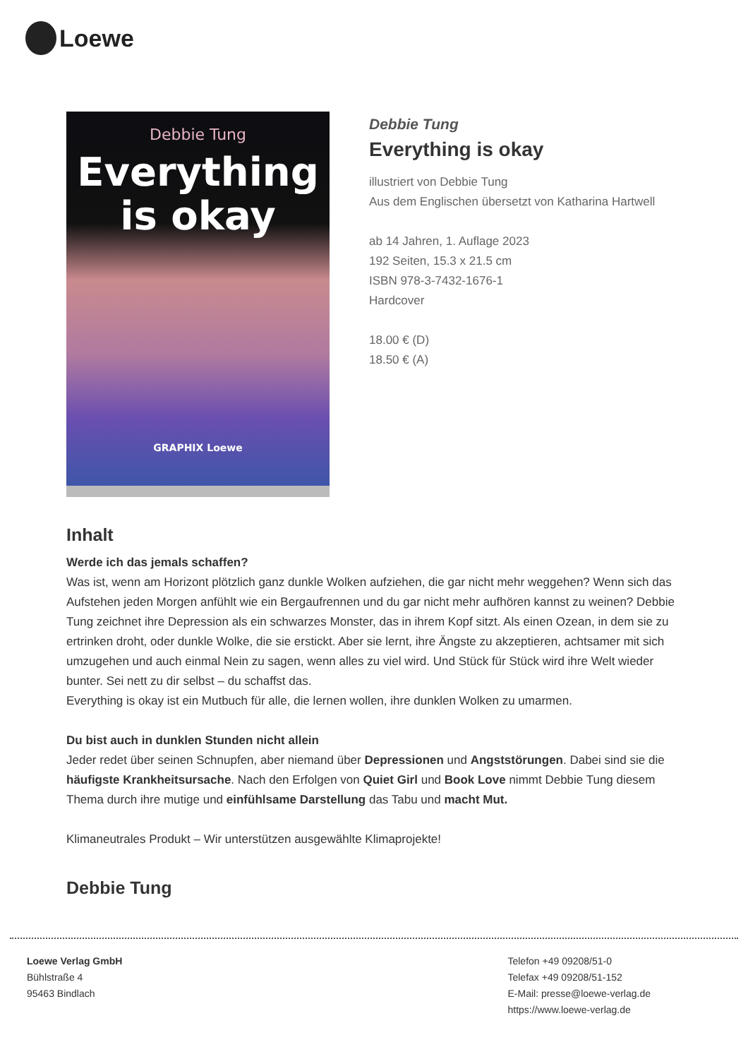Loewe
Debbie Tung
Everything
is okay
GRAPHIX Loewe
Debbie Tung
Everything is okay
illustriert von Debbie Tung
Aus dem Englischen übersetzt von Katharina Hartwell
ab 14 Jahren, 1. Auflage 2023
192 Seiten, 15.3 x 21.5 cm
ISBN 978-3-7432-1676-1
Hardcover
18.00 € (D)
18.50 € (A)
Inhalt
Werde ich das jemals schaffen?
Was ist, wenn am Horizont plötzlich ganz dunkle Wolken aufziehen, die gar nicht mehr weggehen? Wenn sich das Aufstehen jeden Morgen anfühlt wie ein Bergaufrennen und du gar nicht mehr aufhören kannst zu weinen? Debbie Tung zeichnet ihre Depression als ein schwarzes Monster, das in ihrem Kopf sitzt. Als einen Ozean, in dem sie zu ertrinken droht, oder dunkle Wolke, die sie erstickt. Aber sie lernt, ihre Ängste zu akzeptieren, achtsamer mit sich umzugehen und auch einmal Nein zu sagen, wenn alles zu viel wird. Und Stück für Stück wird ihre Welt wieder bunter. Sei nett zu dir selbst – du schaffst das.
Everything is okay ist ein Mutbuch für alle, die lernen wollen, ihre dunklen Wolken zu umarmen.
Du bist auch in dunklen Stunden nicht allein
Jeder redet über seinen Schnupfen, aber niemand über Depressionen und Angststörungen. Dabei sind sie die häufigste Krankheitsursache. Nach den Erfolgen von Quiet Girl und Book Love nimmt Debbie Tung diesem Thema durch ihre mutige und einfühlsame Darstellung das Tabu und macht Mut.
Klimaneutrales Produkt – Wir unterstützen ausgewählte Klimaprojekte!
Debbie Tung
Loewe Verlag GmbH
Bühlstraße 4
95463 Bindlach
Telefon +49 09208/51-0
Telefax +49 09208/51-152
E-Mail: presse@loewe-verlag.de
https://www.loewe-verlag.de